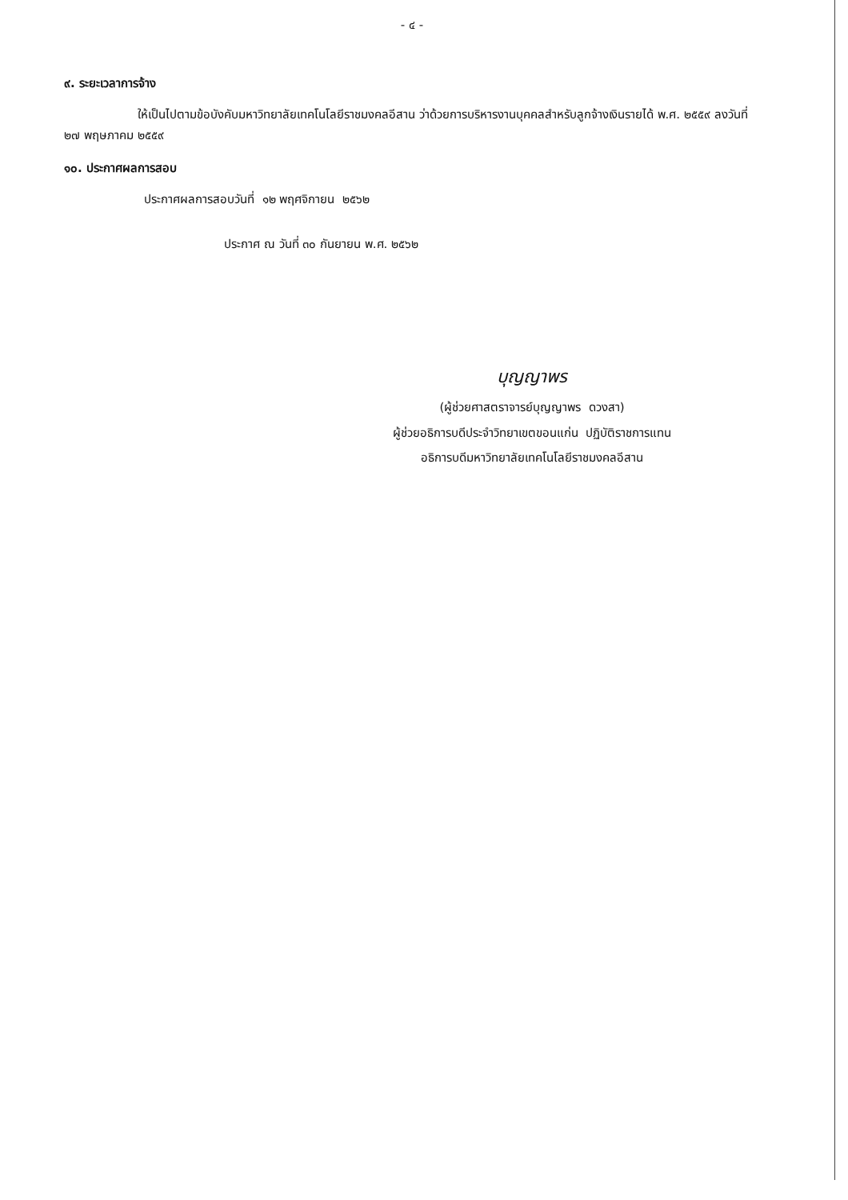- ๔ -
๙. ระยะเวลาการจ้าง
ให้เป็นไปตามข้อบังคับมหาวิทยาลัยเทคโนโลยีราชมงคลอีสาน ว่าด้วยการบริหารงานบุคคลสำหรับลูกจ้างเงินรายได้ พ.ศ. ๒๕๕๙ ลงวันที่ ๒๗ พฤษภาคม ๒๕๕๙
๑๐. ประกาศผลการสอบ
ประกาศผลการสอบวันที่ ๑๒ พฤศจิกายน ๒๕๖๒
ประกาศ ณ วันที่ ๓๐ กันยายน พ.ศ. ๒๕๖๒
บุญญาพร
(ผู้ช่วยศาสตราจารย์บุญญาพร ดวงสา)
ผู้ช่วยอธิการบดีประจำวิทยาเขตขอนแก่น ปฏิบัติราชการแทน
อธิการบดีมหาวิทยาลัยเทคโนโลยีราชมงคลอีสาน